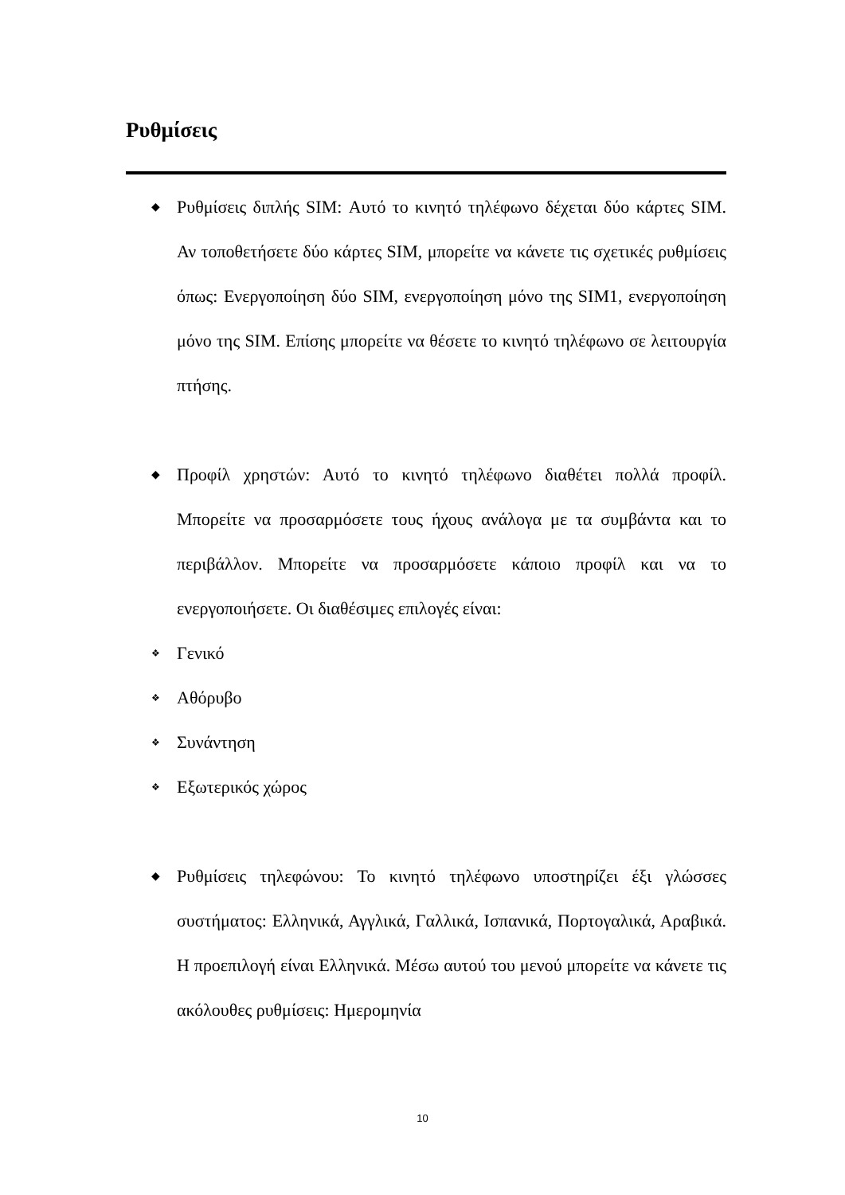Ρυθμίσεις
◆ Ρυθμίσεις διπλής SIM: Αυτό το κινητό τηλέφωνο δέχεται δύο κάρτες SIM. Αν τοποθετήσετε δύο κάρτες SIM, μπορείτε να κάνετε τις σχετικές ρυθμίσεις όπως: Ενεργοποίηση δύο SIM, ενεργοποίηση μόνο της SIM1, ενεργοποίηση μόνο της SIM. Επίσης μπορείτε να θέσετε το κινητό τηλέφωνο σε λειτουργία πτήσης.
◆ Προφίλ χρηστών: Αυτό το κινητό τηλέφωνο διαθέτει πολλά προφίλ. Μπορείτε να προσαρμόσετε τους ήχους ανάλογα με τα συμβάντα και το περιβάλλον. Μπορείτε να προσαρμόσετε κάποιο προφίλ και να το ενεργοποιήσετε. Οι διαθέσιμες επιλογές είναι:
❖ Γενικό
❖ Αθόρυβο
❖ Συνάντηση
❖ Εξωτερικός χώρος
◆ Ρυθμίσεις τηλεφώνου: Το κινητό τηλέφωνο υποστηρίζει έξι γλώσσες συστήματος: Ελληνικά, Αγγλικά, Γαλλικά, Ισπανικά, Πορτογαλικά, Αραβικά. Η προεπιλογή είναι Ελληνικά. Μέσω αυτού του μενού μπορείτε να κάνετε τις ακόλουθες ρυθμίσεις: Ημερομηνία
10